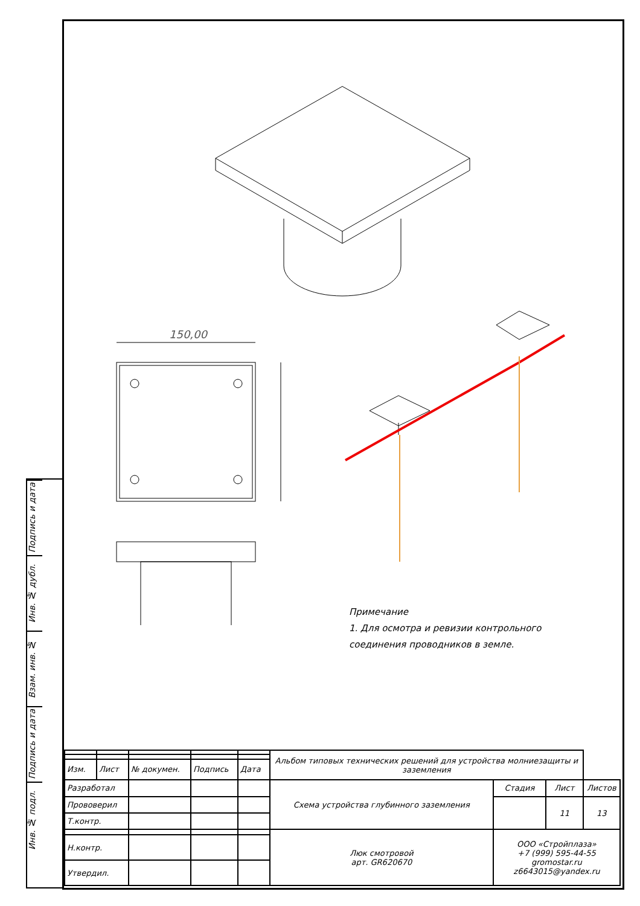Подпись и дата
Инв. № дубл.
Взам. инв. №
Подпись и дата
Инв. № подл.
150,00
Примечание
1. Для осмотра и ревизии контрольного
соединения проводников в земле.
| | | | | | Альбом типовых технических решений для устройства молниезащиты и заземления | | | |
| Изм. | Лист | № докумен. | Подпись | Дата | | | | |
| Разработал | | | | | Схема устройства глубинного заземления | Стадия | Лист | Листов |
| Прововерил | | | | | | | 11 | 13 |
| Т.контр. | | | | | | | | |
| | | | | | Люк смотровой арт. GR620670 | ООО «Стройплаза» +7 (999) 595-44-55 gromostar.ru z6643015@yandex.ru | | |
| Н.контр. | | | | | | | | |
| Утвердил. | | | | | | | | |